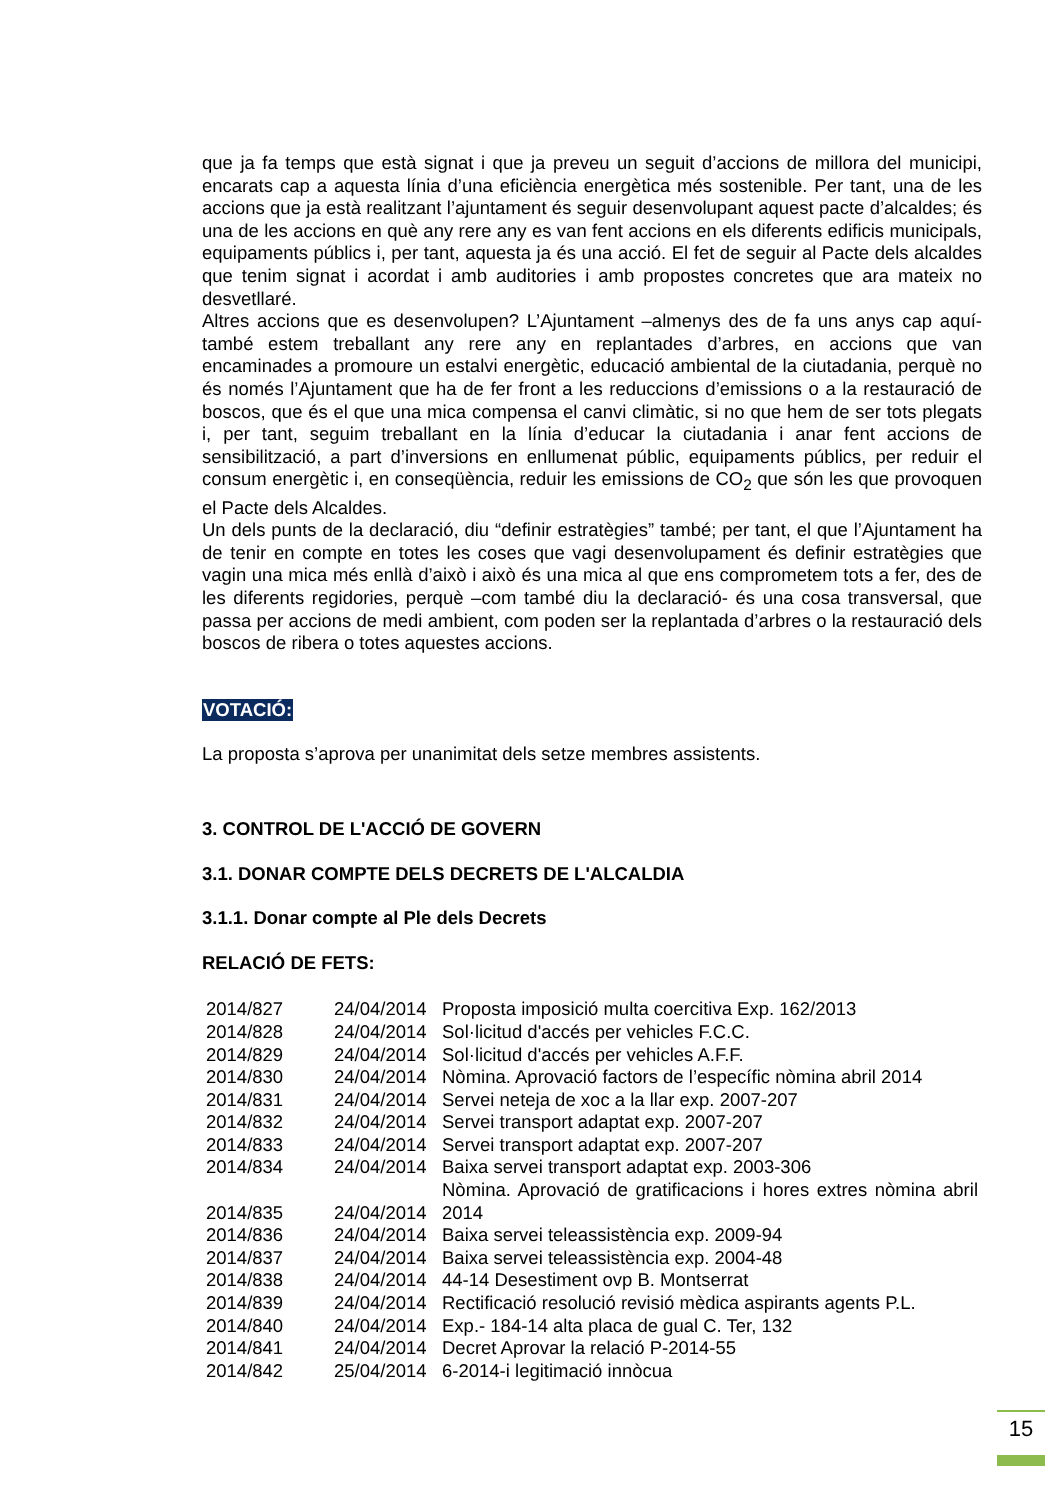que ja fa temps que està signat i que ja preveu un seguit d’accions de millora del municipi, encarats cap a aquesta línia d’una eficiència energètica més sostenible. Per tant, una de les accions que ja està realitzant l’ajuntament és seguir desenvolupant aquest pacte d’alcaldes; és una de les accions en què any rere any es van fent accions en els diferents edificis municipals, equipaments públics i, per tant, aquesta ja és una acció. El fet de seguir al Pacte dels alcaldes que tenim signat i acordat i amb auditories i amb propostes concretes que ara mateix no desvetllaré.
Altres accions que es desenvolupen? L’Ajuntament –almenys des de fa uns anys cap aquí- també estem treballant any rere any en replantades d’arbres, en accions que van encaminades a promoure un estalvi energètic, educació ambiental de la ciutadania, perquè no és només l’Ajuntament que ha de fer front a les reduccions d’emissions o a la restauració de boscos, que és el que una mica compensa el canvi climàtic, si no que hem de ser tots plegats i, per tant, seguim treballant en la línia d’educar la ciutadania i anar fent accions de sensibilització, a part d’inversions en enllumenat públic, equipaments públics, per reduir el consum energètic i, en conseqüència, reduir les emissions de CO<sub>2</sub> que són les que provoquen el Pacte dels Alcaldes.
Un dels punts de la declaració, diu “definir estratègies” també; per tant, el que l’Ajuntament ha de tenir en compte en totes les coses que vagi desenvolupament és definir estratègies que vagin una mica més enllà d’això i això és una mica al que ens comprometem tots a fer, des de les diferents regidories, perquè –com també diu la declaració- és una cosa transversal, que passa per accions de medi ambient, com poden ser la replantada d’arbres o la restauració dels boscos de ribera o totes aquestes accions.
VOTACIÓ:
La proposta s’aprova per unanimitat dels setze membres assistents.
3. CONTROL DE L'ACCIÓ DE GOVERN
3.1. DONAR COMPTE DELS DECRETS DE L'ALCALDIA
3.1.1. Donar compte al Ple dels Decrets
RELACIÓ DE FETS:
| 2014/827 | 24/04/2014 | Proposta imposició multa coercitiva Exp. 162/2013 |
| 2014/828 | 24/04/2014 | Sol·licitud d'accés per vehicles F.C.C. |
| 2014/829 | 24/04/2014 | Sol·licitud d'accés per vehicles A.F.F. |
| 2014/830 | 24/04/2014 | Nòmina. Aprovació factors de l’específic nòmina abril 2014 |
| 2014/831 | 24/04/2014 | Servei neteja de xoc a la llar exp. 2007-207 |
| 2014/832 | 24/04/2014 | Servei transport adaptat exp. 2007-207 |
| 2014/833 | 24/04/2014 | Servei transport adaptat exp. 2007-207 |
| 2014/834 | 24/04/2014 | Baixa servei transport adaptat exp. 2003-306 |
| 2014/835 | 24/04/2014 | Nòmina. Aprovació de gratificacions i hores extres nòmina abril 2014 |
| 2014/836 | 24/04/2014 | Baixa servei teleassistència exp. 2009-94 |
| 2014/837 | 24/04/2014 | Baixa servei teleassistència exp. 2004-48 |
| 2014/838 | 24/04/2014 | 44-14 Desestiment ovp B. Montserrat |
| 2014/839 | 24/04/2014 | Rectificació resolució revisió mèdica aspirants agents P.L. |
| 2014/840 | 24/04/2014 | Exp.- 184-14 alta placa de gual C. Ter, 132 |
| 2014/841 | 24/04/2014 | Decret Aprovar la relació P-2014-55 |
| 2014/842 | 25/04/2014 | 6-2014-i legitimació innòcua |
15